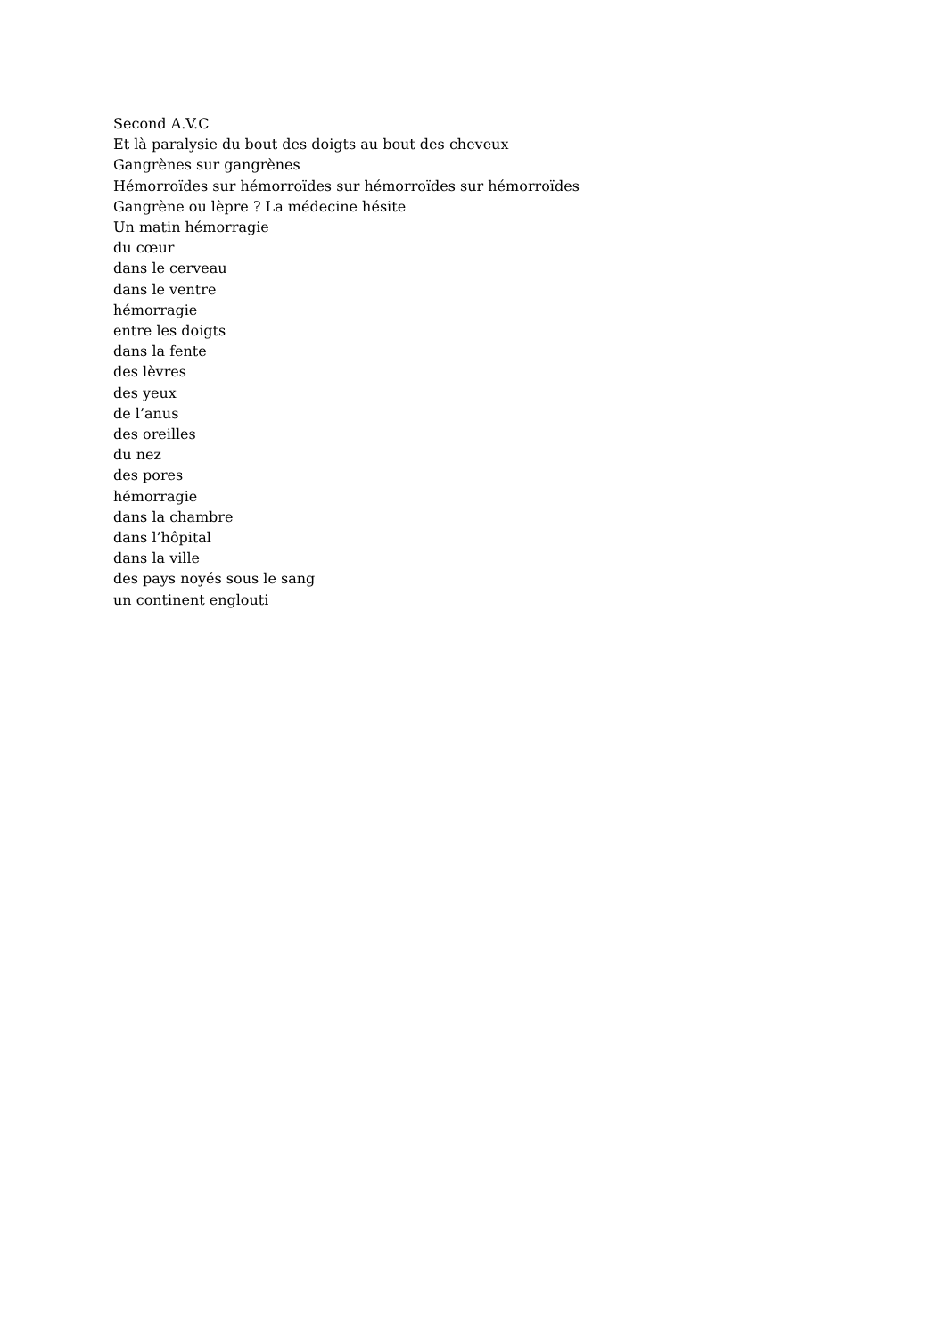Second A.V.C
Et là paralysie du bout des doigts au bout des cheveux
Gangrènes sur gangrènes
Hémorroïdes sur hémorroïdes sur hémorroïdes sur hémorroïdes
Gangrène ou lèpre ? La médecine hésite
Un matin hémorragie
du cœur
dans le cerveau
dans le ventre
hémorragie
entre les doigts
dans la fente
des lèvres
des yeux
de l’anus
des oreilles
du nez
des pores
hémorragie
dans la chambre
dans l’hôpital
dans la ville
des pays noyés sous le sang
un continent englouti